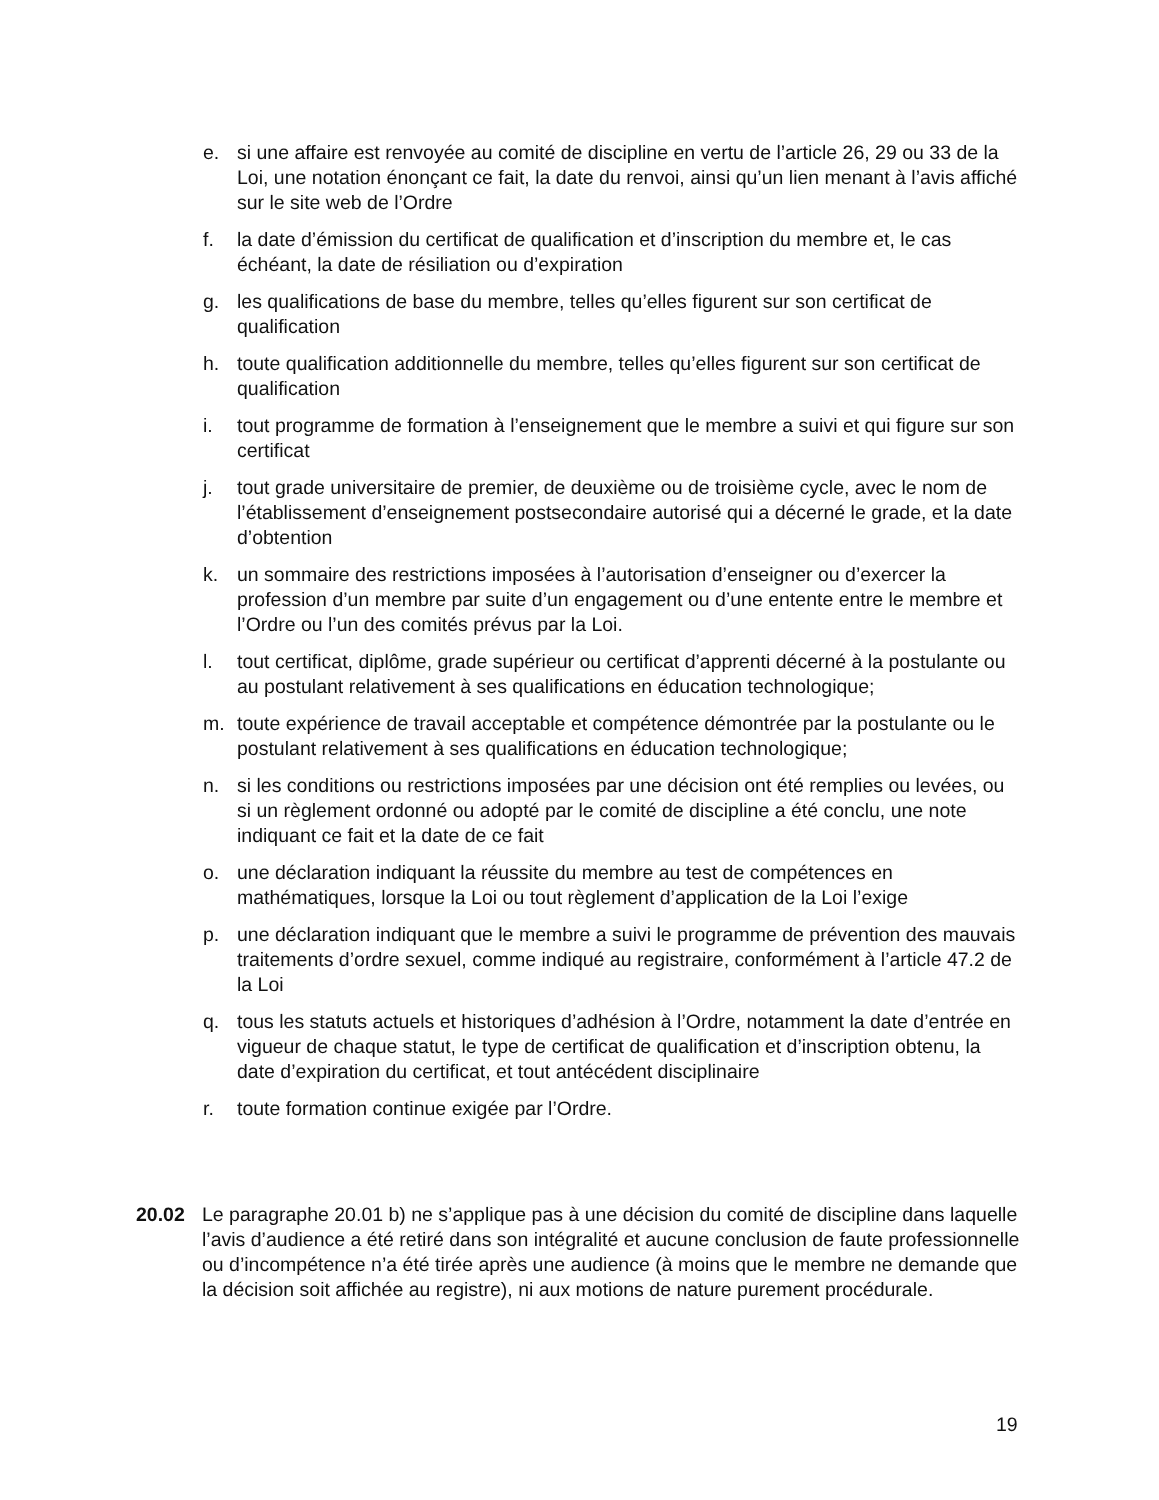e. si une affaire est renvoyée au comité de discipline en vertu de l’article 26, 29 ou 33 de la Loi, une notation énonçant ce fait, la date du renvoi, ainsi qu’un lien menant à l’avis affiché sur le site web de l’Ordre
f. la date d’émission du certificat de qualification et d’inscription du membre et, le cas échéant, la date de résiliation ou d’expiration
g. les qualifications de base du membre, telles qu’elles figurent sur son certificat de qualification
h. toute qualification additionnelle du membre, telles qu’elles figurent sur son certificat de qualification
i. tout programme de formation à l’enseignement que le membre a suivi et qui figure sur son certificat
j. tout grade universitaire de premier, de deuxième ou de troisième cycle, avec le nom de l’établissement d’enseignement postsecondaire autorisé qui a décerné le grade, et la date d’obtention
k. un sommaire des restrictions imposées à l’autorisation d’enseigner ou d’exercer la profession d’un membre par suite d’un engagement ou d’une entente entre le membre et l’Ordre ou l’un des comités prévus par la Loi.
l. tout certificat, diplôme, grade supérieur ou certificat d’apprenti décerné à la postulante ou au postulant relativement à ses qualifications en éducation technologique;
m. toute expérience de travail acceptable et compétence démontrée par la postulante ou le postulant relativement à ses qualifications en éducation technologique;
n. si les conditions ou restrictions imposées par une décision ont été remplies ou levées, ou si un règlement ordonné ou adopté par le comité de discipline a été conclu, une note indiquant ce fait et la date de ce fait
o. une déclaration indiquant la réussite du membre au test de compétences en mathématiques, lorsque la Loi ou tout règlement d’application de la Loi l’exige
p. une déclaration indiquant que le membre a suivi le programme de prévention des mauvais traitements d’ordre sexuel, comme indiqué au registraire, conformément à l’article 47.2 de la Loi
q. tous les statuts actuels et historiques d’adhésion à l’Ordre, notamment la date d’entrée en vigueur de chaque statut, le type de certificat de qualification et d’inscription obtenu, la date d’expiration du certificat, et tout antécédent disciplinaire
r. toute formation continue exigée par l’Ordre.
20.02 Le paragraphe 20.01 b) ne s’applique pas à une décision du comité de discipline dans laquelle l’avis d’audience a été retiré dans son intégralité et aucune conclusion de faute professionnelle ou d’incompétence n’a été tirée après une audience (à moins que le membre ne demande que la décision soit affichée au registre), ni aux motions de nature purement procédurale.
19